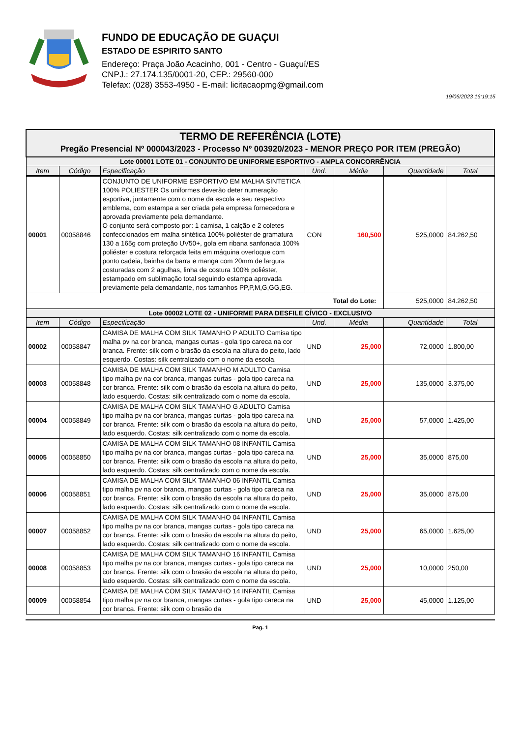FUNDO DE EDUCAÇÃO DE GUAÇUI
ESTADO DE ESPIRITO SANTO
Endereço: Praça João Acacinho, 001 - Centro - Guaçuí/ES
CNPJ.: 27.174.135/0001-20, CEP.: 29560-000
Telefax: (028) 3553-4950 - E-mail: licitacaopmg@gmail.com
19/06/2023 16:19:15
| TERMO DE REFERÊNCIA (LOTE) Pregão Presencial Nº 000043/2023 - Processo Nº 003920/2023 - MENOR PREÇO POR ITEM (PREGÃO) | | | | | | |
| Lote 00001 LOTE 01 - CONJUNTO DE UNIFORME ESPORTIVO - AMPLA CONCORRÊNCIA | | | | | | |
| Item | Código | Especificação | Und. | Média | Quantidade | Total |
| 00001 | 00058846 | CONJUNTO DE UNIFORME ESPORTIVO EM MALHA SINTETICA 100% POLIESTER Os uniformes deverão deter numeração esportiva, juntamente com o nome da escola e seu respectivo emblema, com estampa a ser criada pela empresa fornecedora e aprovada previamente pela demandante. O conjunto será composto por: 1 camisa, 1 calção e 2 coletes confeccionados em malha sintética 100% poliéster de gramatura 130 a 165g com proteção UV50+, gola em ribana sanfonada 100% poliéster e costura reforçada feita em máquina overloque com ponto cadeia, bainha da barra e manga com 20mm de largura costuradas com 2 agulhas, linha de costura 100% poliéster, estampado em sublimação total seguindo estampa aprovada previamente pela demandante, nos tamanhos PP,P,M,G,GG,EG. | CON | 160,500 | 525,0000 | 84.262,50 |
| Total do Lote: | | | | | 525,0000 | 84.262,50 |
| Lote 00002 LOTE 02 - UNIFORME PARA DESFILE CÍVICO - EXCLUSIVO | | | | | | |
| Item | Código | Especificação | Und. | Média | Quantidade | Total |
| 00002 | 00058847 | CAMISA DE MALHA COM SILK TAMANHO P ADULTO Camisa tipo malha pv na cor branca, mangas curtas - gola tipo careca na cor branca. Frente: silk com o brasão da escola na altura do peito, lado esquerdo. Costas: silk centralizado com o nome da escola. | UND | 25,000 | 72,0000 | 1.800,00 |
| 00003 | 00058848 | CAMISA DE MALHA COM SILK TAMANHO M ADULTO Camisa tipo malha pv na cor branca, mangas curtas - gola tipo careca na cor branca. Frente: silk com o brasão da escola na altura do peito, lado esquerdo. Costas: silk centralizado com o nome da escola. | UND | 25,000 | 135,0000 | 3.375,00 |
| 00004 | 00058849 | CAMISA DE MALHA COM SILK TAMANHO G ADULTO Camisa tipo malha pv na cor branca, mangas curtas - gola tipo careca na cor branca. Frente: silk com o brasão da escola na altura do peito, lado esquerdo. Costas: silk centralizado com o nome da escola. | UND | 25,000 | 57,0000 | 1.425,00 |
| 00005 | 00058850 | CAMISA DE MALHA COM SILK TAMANHO 08 INFANTIL Camisa tipo malha pv na cor branca, mangas curtas - gola tipo careca na cor branca. Frente: silk com o brasão da escola na altura do peito, lado esquerdo. Costas: silk centralizado com o nome da escola. | UND | 25,000 | 35,0000 | 875,00 |
| 00006 | 00058851 | CAMISA DE MALHA COM SILK TAMANHO 06 INFANTIL Camisa tipo malha pv na cor branca, mangas curtas - gola tipo careca na cor branca. Frente: silk com o brasão da escola na altura do peito, lado esquerdo. Costas: silk centralizado com o nome da escola. | UND | 25,000 | 35,0000 | 875,00 |
| 00007 | 00058852 | CAMISA DE MALHA COM SILK TAMANHO 04 INFANTIL Camisa tipo malha pv na cor branca, mangas curtas - gola tipo careca na cor branca. Frente: silk com o brasão da escola na altura do peito, lado esquerdo. Costas: silk centralizado com o nome da escola. | UND | 25,000 | 65,0000 | 1.625,00 |
| 00008 | 00058853 | CAMISA DE MALHA COM SILK TAMANHO 16 INFANTIL Camisa tipo malha pv na cor branca, mangas curtas - gola tipo careca na cor branca. Frente: silk com o brasão da escola na altura do peito, lado esquerdo. Costas: silk centralizado com o nome da escola. | UND | 25,000 | 10,0000 | 250,00 |
| 00009 | 00058854 | CAMISA DE MALHA COM SILK TAMANHO 14 INFANTIL Camisa tipo malha pv na cor branca, mangas curtas - gola tipo careca na cor branca. Frente: silk com o brasão da | UND | 25,000 | 45,0000 | 1.125,00 |
Pag. 1